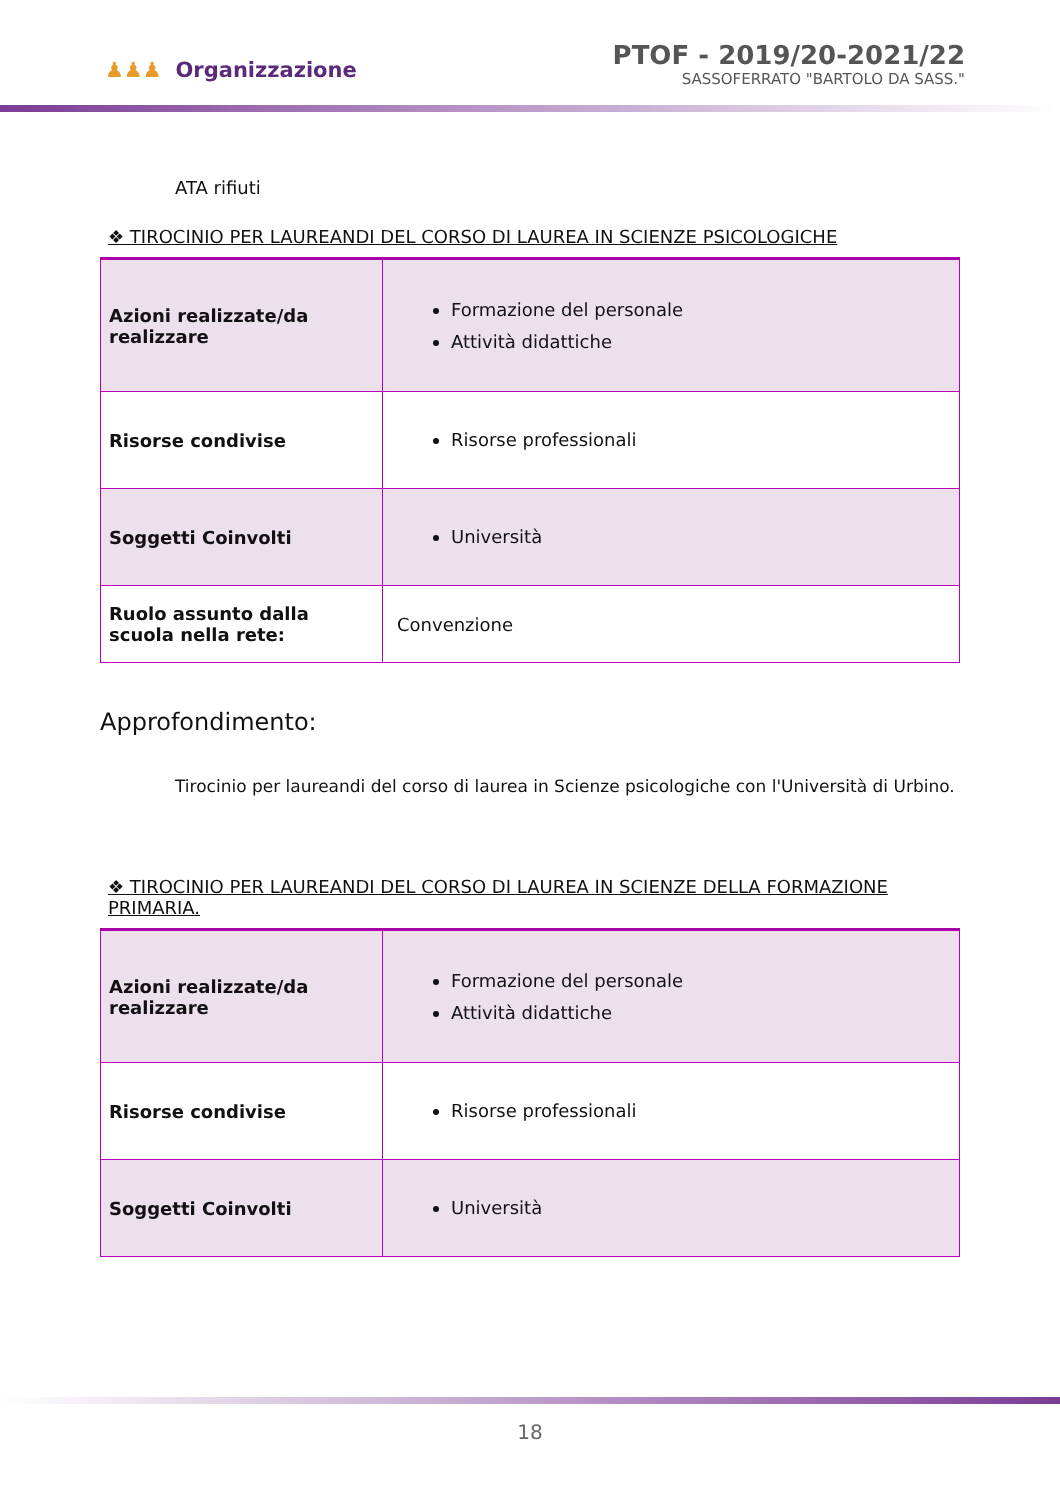♟♟♟ Organizzazione
PTOF - 2019/20-2021/22
SASSOFERRATO "BARTOLO DA SASS."
ATA rifiuti
❖ TIROCINIO PER LAUREANDI DEL CORSO DI LAUREA IN SCIENZE PSICOLOGICHE
| Azioni realizzate/da realizzare | Formazione del personale Attività didattiche |
| Risorse condivise | Risorse professionali |
| Soggetti Coinvolti | Università |
| Ruolo assunto dalla scuola nella rete: | Convenzione |
Approfondimento:
Tirocinio per laureandi del corso di laurea in Scienze psicologiche con l'Università di Urbino.
❖ TIROCINIO PER LAUREANDI DEL CORSO DI LAUREA IN SCIENZE DELLA FORMAZIONE PRIMARIA.
| Azioni realizzate/da realizzare | Formazione del personale Attività didattiche |
| Risorse condivise | Risorse professionali |
| Soggetti Coinvolti | Università |
18